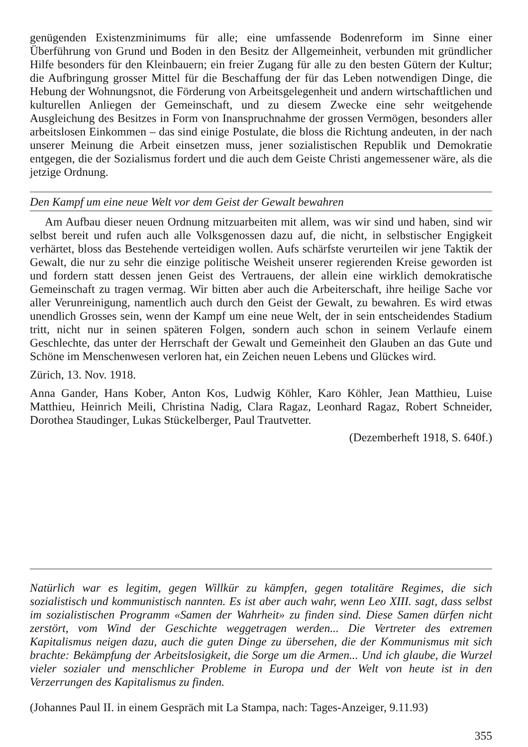genügenden Existenzminimums für alle; eine umfassende Bodenreform im Sinne einer Überführung von Grund und Boden in den Besitz der Allgemeinheit, verbunden mit gründlicher Hilfe besonders für den Kleinbauern; ein freier Zugang für alle zu den besten Gütern der Kultur; die Aufbringung grosser Mittel für die Beschaffung der für das Leben notwendigen Dinge, die Hebung der Wohnungsnot, die Förderung von Arbeitsgelegenheit und andern wirtschaftlichen und kulturellen Anliegen der Gemeinschaft, und zu diesem Zwecke eine sehr weitgehende Ausgleichung des Besitzes in Form von Inanspruchnahme der grossen Vermögen, besonders aller arbeitslosen Einkommen – das sind einige Postulate, die bloss die Richtung andeuten, in der nach unserer Meinung die Arbeit einsetzen muss, jener sozialistischen Republik und Demokratie entgegen, die der Sozialismus fordert und die auch dem Geiste Christi angemessener wäre, als die jetzige Ordnung.
Den Kampf um eine neue Welt vor dem Geist der Gewalt bewahren
Am Aufbau dieser neuen Ordnung mitzuarbeiten mit allem, was wir sind und haben, sind wir selbst bereit und rufen auch alle Volksgenossen dazu auf, die nicht, in selbstischer Engigkeit verhärtet, bloss das Bestehende verteidigen wollen. Aufs schärfste verurteilen wir jene Taktik der Gewalt, die nur zu sehr die einzige politische Weisheit unserer regierenden Kreise geworden ist und fordern statt dessen jenen Geist des Vertrauens, der allein eine wirklich demokratische Gemeinschaft zu tragen vermag. Wir bitten aber auch die Arbeiterschaft, ihre heilige Sache vor aller Verunreinigung, namentlich auch durch den Geist der Gewalt, zu bewahren. Es wird etwas unendlich Grosses sein, wenn der Kampf um eine neue Welt, der in sein entscheidendes Stadium tritt, nicht nur in seinen späteren Folgen, sondern auch schon in seinem Verlaufe einem Geschlechte, das unter der Herrschaft der Gewalt und Gemeinheit den Glauben an das Gute und Schöne im Menschenwesen verloren hat, ein Zeichen neuen Lebens und Glückes wird.
Zürich, 13. Nov. 1918.
Anna Gander, Hans Kober, Anton Kos, Ludwig Köhler, Karo Köhler, Jean Matthieu, Luise Matthieu, Heinrich Meili, Christina Nadig, Clara Ragaz, Leonhard Ragaz, Robert Schneider, Dorothea Staudinger, Lukas Stückelberger, Paul Trautvetter.
(Dezemberheft 1918, S. 640f.)
Natürlich war es legitim, gegen Willkür zu kämpfen, gegen totalitäre Regimes, die sich sozialistisch und kommunistisch nannten. Es ist aber auch wahr, wenn Leo XIII. sagt, dass selbst im sozialistischen Programm «Samen der Wahrheit» zu finden sind. Diese Samen dürfen nicht zerstört, vom Wind der Geschichte weggetragen werden... Die Vertreter des extremen Kapitalismus neigen dazu, auch die guten Dinge zu übersehen, die der Kommunismus mit sich brachte: Bekämpfung der Arbeitslosigkeit, die Sorge um die Armen... Und ich glaube, die Wurzel vieler sozialer und menschlicher Probleme in Europa und der Welt von heute ist in den Verzerrungen des Kapitalismus zu finden.
(Johannes Paul II. in einem Gespräch mit La Stampa, nach: Tages-Anzeiger, 9.11.93)
355